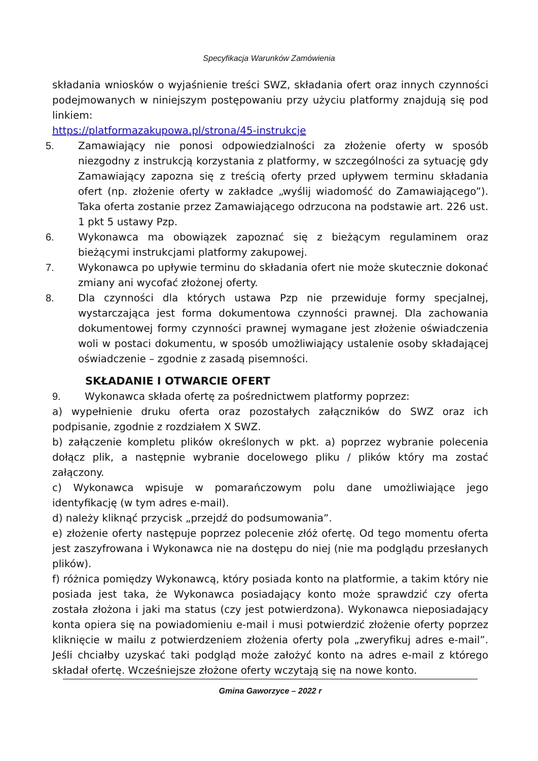Specyfikacja Warunków Zamówienia
składania wniosków o wyjaśnienie treści SWZ, składania ofert oraz innych czynności podejmowanych w niniejszym postępowaniu przy użyciu platformy znajdują się pod linkiem:
https://platformazakupowa.pl/strona/45-instrukcje
5. Zamawiający nie ponosi odpowiedzialności za złożenie oferty w sposób niezgodny z instrukcją korzystania z platformy, w szczególności za sytuację gdy Zamawiający zapozna się z treścią oferty przed upływem terminu składania ofert (np. złożenie oferty w zakładce „wyślij wiadomość do Zamawiającego”). Taka oferta zostanie przez Zamawiającego odrzucona na podstawie art. 226 ust. 1 pkt 5 ustawy Pzp.
6. Wykonawca ma obowiązek zapoznać się z bieżącym regulaminem oraz bieżącymi instrukcjami platformy zakupowej.
7. Wykonawca po upływie terminu do składania ofert nie może skutecznie dokonać zmiany ani wycofać złożonej oferty.
8. Dla czynności dla których ustawa Pzp nie przewiduje formy specjalnej, wystarczająca jest forma dokumentowa czynności prawnej. Dla zachowania dokumentowej formy czynności prawnej wymagane jest złożenie oświadczenia woli w postaci dokumentu, w sposób umożliwiający ustalenie osoby składającej oświadczenie – zgodnie z zasadą pisemności.
SKŁADANIE I OTWARCIE OFERT
9. Wykonawca składa ofertę za pośrednictwem platformy poprzez:
a) wypełnienie druku oferta oraz pozostałych załączników do SWZ oraz ich podpisanie, zgodnie z rozdziałem X SWZ.
b) załączenie kompletu plików określonych w pkt. a) poprzez wybranie polecenia dołącz plik, a następnie wybranie docelowego pliku / plików który ma zostać załączony.
c) Wykonawca wpisuje w pomarańczowym polu dane umożliwiające jego identyfikację (w tym adres e-mail).
d) należy kliknąć przycisk „przejdź do podsumowania”.
e) złożenie oferty następuje poprzez polecenie złóż ofertę. Od tego momentu oferta jest zaszyfrowana i Wykonawca nie na dostępu do niej (nie ma podglądu przesłanych plików).
f) różnica pomiędzy Wykonawcą, który posiada konto na platformie, a takim który nie posiada jest taka, że Wykonawca posiadający konto może sprawdzić czy oferta została złożona i jaki ma status (czy jest potwierdzona). Wykonawca nieposiadający konta opiera się na powiadomieniu e-mail i musi potwierdzić złożenie oferty poprzez kliknięcie w mailu z potwierdzeniem złożenia oferty pola „zweryfikuj adres e-mail”. Jeśli chciałby uzyskać taki podgląd może założyć konto na adres e-mail z którego składał ofertę. Wcześniejsze złożone oferty wczytają się na nowe konto.
Gmina Gaworzyce – 2022 r